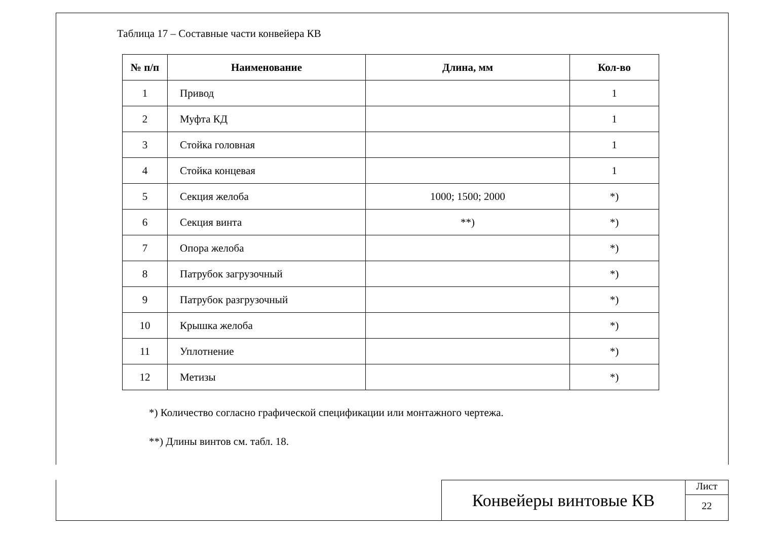Таблица 17 – Составные части конвейера КВ
| № п/п | Наименование | Длина, мм | Кол-во |
| --- | --- | --- | --- |
| 1 | Привод | | 1 |
| 2 | Муфта КД | | 1 |
| 3 | Стойка головная | | 1 |
| 4 | Стойка концевая | | 1 |
| 5 | Секция желоба | 1000; 1500; 2000 | *) |
| 6 | Секция винта | **) | *) |
| 7 | Опора желоба | | *) |
| 8 | Патрубок загрузочный | | *) |
| 9 | Патрубок разгрузочный | | *) |
| 10 | Крышка желоба | | *) |
| 11 | Уплотнение | | *) |
| 12 | Метизы | | *) |
*) Количество согласно графической спецификации или монтажного чертежа.
**) Длины винтов см. табл. 18.
Конвейеры винтовые КВ
Лист
22